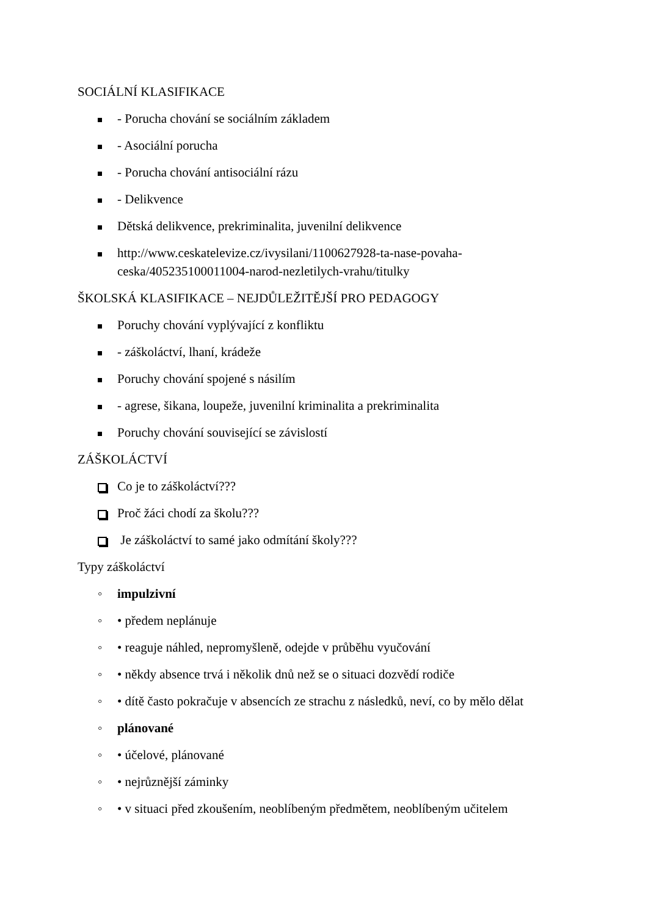SOCIÁLNÍ KLASIFIKACE
- Porucha chování se sociálním základem
- Asociální porucha
- Porucha chování antisociální rázu
- Delikvence
Dětská delikvence, prekriminalita, juvenilní delikvence
http://www.ceskatelevize.cz/ivysilani/1100627928-ta-nase-povaha-
ceska/405235100011004-narod-nezletilych-vrahu/titulky
ŠKOLSKÁ KLASIFIKACE – NEJDŮLEŽITĚJŠÍ PRO PEDAGOGY
Poruchy chování vyplývající z konfliktu
- záškoláctví, lhaní, krádeže
Poruchy chování spojené s násilím
- agrese, šikana, loupeže, juvenilní kriminalita a prekriminalita
Poruchy chování související se závislostí
ZÁŠKOLÁCTVÍ
Co je to záškoláctví???
Proč žáci chodí za školu???
Je záškoláctví to samé jako odmítání školy???
Typy záškoláctví
◦ impulzivní
◦ • předem neplánuje
◦ • reaguje náhled, nepromyšleně, odejde v průběhu vyučování
◦ • někdy absence trvá i několik dnů než se o situaci dozvědí rodiče
◦ • dítě často pokračuje v absencích ze strachu z následků, neví, co by mělo dělat
◦ plánované
◦ • účelové, plánované
◦ • nejrůznější záminky
◦ • v situaci před zkoušením, neoblíbeným předmětem, neoblíbeným učitelem